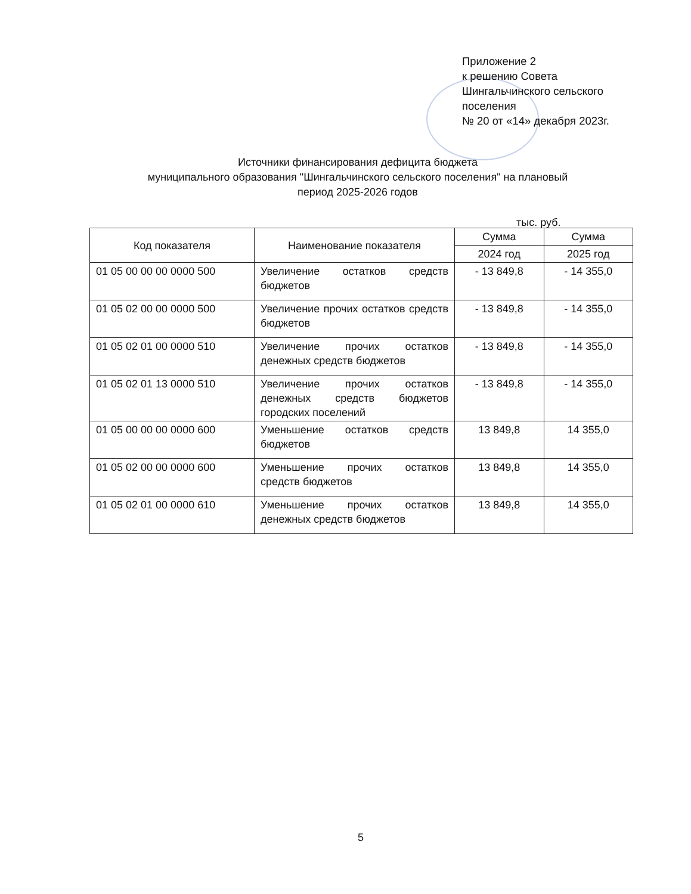Приложение 2
к решению Совета
Шингальчинского сельского
поселения
№ 20 от «14» декабря 2023г.
Источники финансирования дефицита бюджета
муниципального образования "Шингальчинского сельского поселения" на плановый
период 2025-2026 годов
тыс. руб.
| Код показателя | Наименование показателя | Сумма | Сумма |
| --- | --- | --- | --- |
| | | 2024 год | 2025 год |
| 01 05 00 00 00 0000 500 | Увеличение остатков средств бюджетов | - 13 849,8 | - 14 355,0 |
| 01 05 02 00 00 0000 500 | Увеличение прочих остатков средств бюджетов | - 13 849,8 | - 14 355,0 |
| 01 05 02 01 00 0000 510 | Увеличение прочих остатков денежных средств бюджетов | - 13 849,8 | - 14 355,0 |
| 01 05 02 01 13 0000 510 | Увеличение прочих остатков денежных средств бюджетов городских поселений | - 13 849,8 | - 14 355,0 |
| 01 05 00 00 00 0000 600 | Уменьшение остатков средств бюджетов | 13 849,8 | 14 355,0 |
| 01 05 02 00 00 0000 600 | Уменьшение прочих остатков средств бюджетов | 13 849,8 | 14 355,0 |
| 01 05 02 01 00 0000 610 | Уменьшение прочих остатков денежных средств бюджетов | 13 849,8 | 14 355,0 |
5